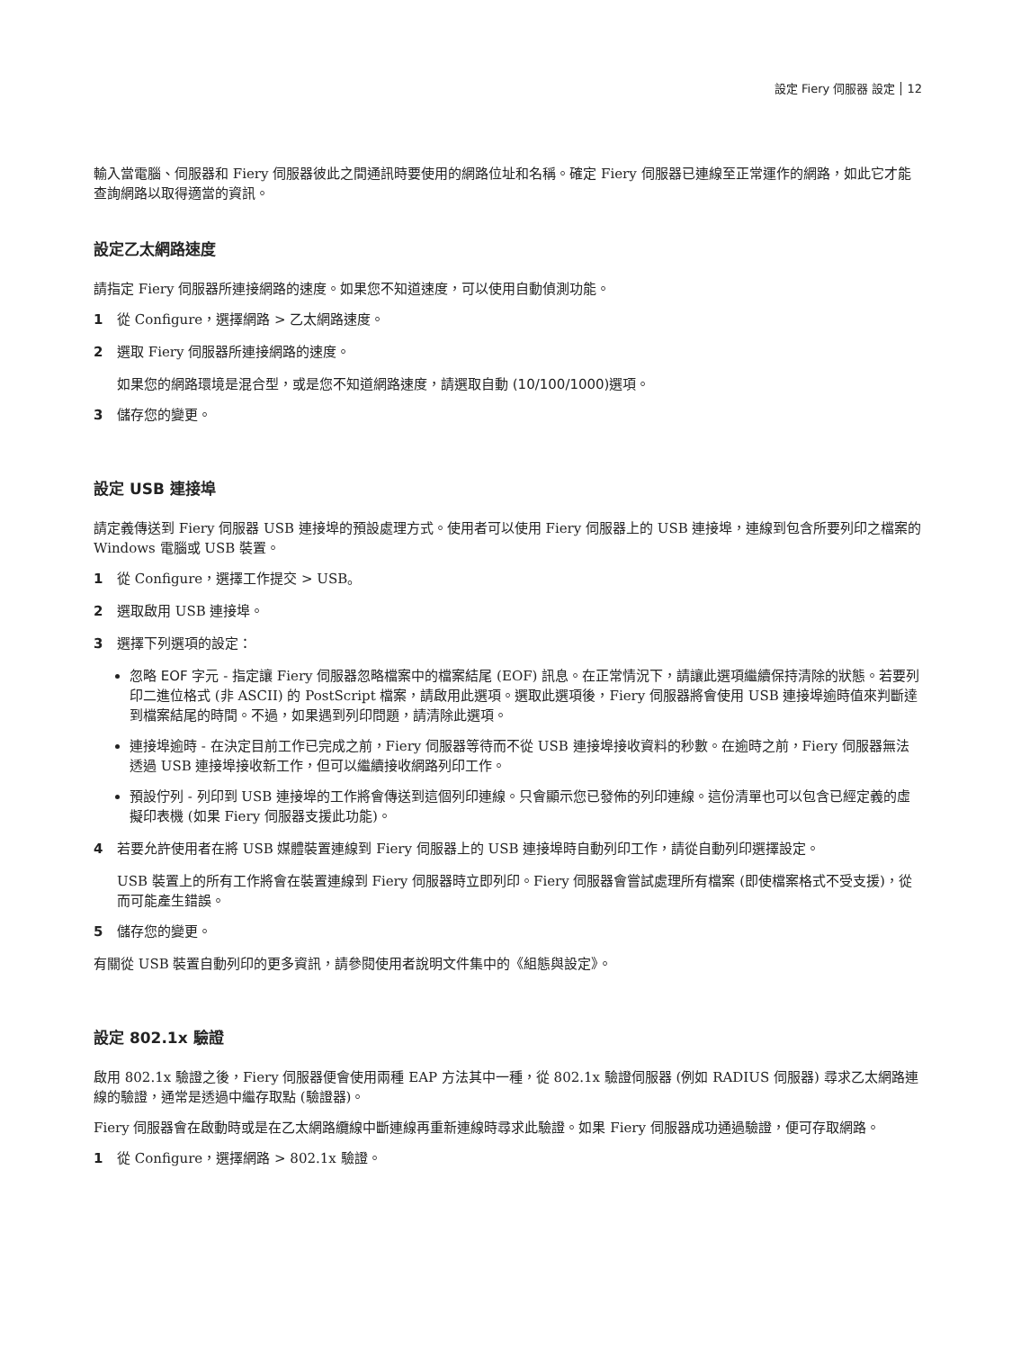設定 Fiery 伺服器 設定 12
輸入當電腦、伺服器和 Fiery 伺服器彼此之間通訊時要使用的網路位址和名稱。確定 Fiery 伺服器已連線至正常運作的網路，如此它才能查詢網路以取得適當的資訊。
設定乙太網路速度
請指定 Fiery 伺服器所連接網路的速度。如果您不知道速度，可以使用自動偵測功能。
1 從 Configure，選擇網路 > 乙太網路速度。
2 選取 Fiery 伺服器所連接網路的速度。
如果您的網路環境是混合型，或是您不知道網路速度，請選取自動 (10/100/1000) 選項。
3 儲存您的變更。
設定 USB 連接埠
請定義傳送到 Fiery 伺服器 USB 連接埠的預設處理方式。使用者可以使用 Fiery 伺服器上的 USB 連接埠，連線到包含所要列印之檔案的 Windows 電腦或 USB 裝置。
1 從 Configure，選擇工作提交 > USB。
2 選取啟用 USB 連接埠。
3 選擇下列選項的設定：
忽略 EOF 字元 - 指定讓 Fiery 伺服器忽略檔案中的檔案結尾 (EOF) 訊息。在正常情況下，請讓此選項繼續保持清除的狀態。若要列印二進位格式 (非 ASCII) 的 PostScript 檔案，請啟用此選項。選取此選項後，Fiery 伺服器將會使用 USB 連接埠逾時值來判斷達到檔案結尾的時間。不過，如果遇到列印問題，請清除此選項。
連接埠逾時 - 在決定目前工作已完成之前，Fiery 伺服器等待而不從 USB 連接埠接收資料的秒數。在逾時之前，Fiery 伺服器無法透過 USB 連接埠接收新工作，但可以繼續接收網路列印工作。
預設佇列 - 列印到 USB 連接埠的工作將會傳送到這個列印連線。只會顯示您已發佈的列印連線。這份清單也可以包含已經定義的虛擬印表機 (如果 Fiery 伺服器支援此功能)。
4 若要允許使用者在將 USB 媒體裝置連線到 Fiery 伺服器上的 USB 連接埠時自動列印工作，請從自動列印選擇設定。
USB 裝置上的所有工作將會在裝置連線到 Fiery 伺服器時立即列印。Fiery 伺服器會嘗試處理所有檔案 (即使檔案格式不受支援)，從而可能產生錯誤。
5 儲存您的變更。
有關從 USB 裝置自動列印的更多資訊，請參閱使用者說明文件集中的《組態與設定》。
設定 802.1x 驗證
啟用 802.1x 驗證之後，Fiery 伺服器便會使用兩種 EAP 方法其中一種，從 802.1x 驗證伺服器 (例如 RADIUS 伺服器) 尋求乙太網路連線的驗證，通常是透過中繼存取點 (驗證器)。
Fiery 伺服器會在啟動時或是在乙太網路纜線中斷連線再重新連線時尋求此驗證。如果 Fiery 伺服器成功通過驗證，便可存取網路。
1 從 Configure，選擇網路 > 802.1x 驗證。